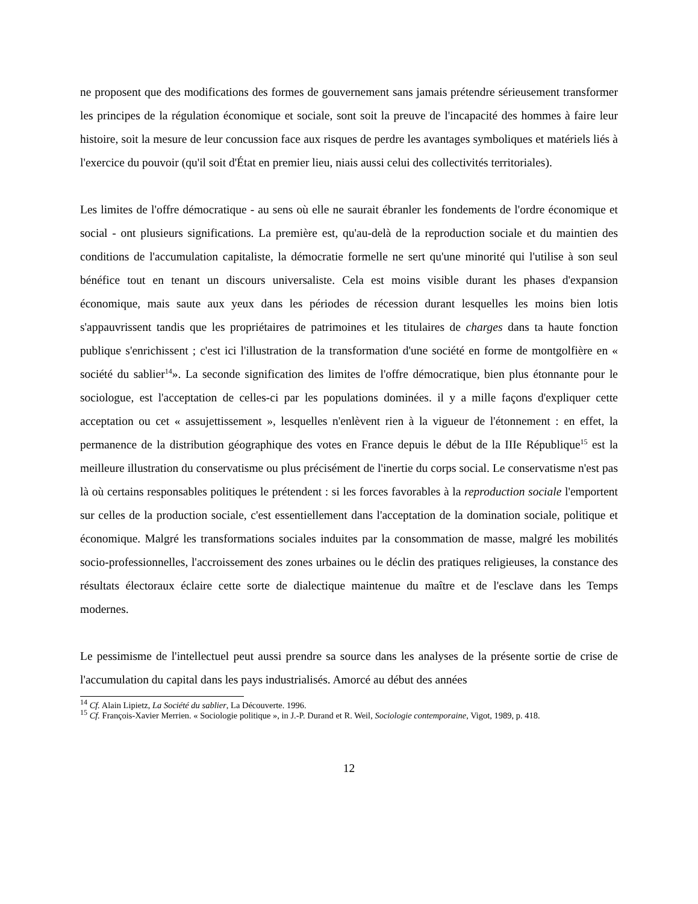ne proposent que des modifications des formes de gouvernement sans jamais prétendre sérieusement transformer les principes de la régulation économique et sociale, sont soit la preuve de l'incapacité des hommes à faire leur histoire, soit la mesure de leur concussion face aux risques de perdre les avantages symboliques et matériels liés à l'exercice du pouvoir (qu'il soit d'État en premier lieu, niais aussi celui des collectivités territoriales).
Les limites de l'offre démocratique - au sens où elle ne saurait ébranler les fondements de l'ordre économique et social - ont plusieurs significations. La première est, qu'au-delà de la reproduction sociale et du maintien des conditions de l'accumulation capitaliste, la démocratie formelle ne sert qu'une minorité qui l'utilise à son seul bénéfice tout en tenant un discours universaliste. Cela est moins visible durant les phases d'expansion économique, mais saute aux yeux dans les périodes de récession durant lesquelles les moins bien lotis s'appauvrissent tandis que les propriétaires de patrimoines et les titulaires de charges dans ta haute fonction publique s'enrichissent ; c'est ici l'illustration de la transformation d'une société en forme de montgolfière en « société du sablier<sup>14</sup>». La seconde signification des limites de l'offre démocratique, bien plus étonnante pour le sociologue, est l'acceptation de celles-ci par les populations dominées. il y a mille façons d'expliquer cette acceptation ou cet « assujettissement », lesquelles n'enlèvent rien à la vigueur de l'étonnement : en effet, la permanence de la distribution géographique des votes en France depuis le début de la IIIe République<sup>15</sup> est la meilleure illustration du conservatisme ou plus précisément de l'inertie du corps social. Le conservatisme n'est pas là où certains responsables politiques le prétendent : si les forces favorables à la reproduction sociale l'emportent sur celles de la production sociale, c'est essentiellement dans l'acceptation de la domination sociale, politique et économique. Malgré les transformations sociales induites par la consommation de masse, malgré les mobilités socio-professionnelles, l'accroissement des zones urbaines ou le déclin des pratiques religieuses, la constance des résultats électoraux éclaire cette sorte de dialectique maintenue du maître et de l'esclave dans les Temps modernes.
Le pessimisme de l'intellectuel peut aussi prendre sa source dans les analyses de la présente sortie de crise de l'accumulation du capital dans les pays industrialisés. Amorcé au début des années
<sup>14</sup> Cf. Alain Lipietz, La Société du sablier, La Découverte. 1996.
<sup>15</sup> Cf. François-Xavier Merrien. « Sociologie politique », in J.-P. Durand et R. Weil, Sociologie contemporaine, Vigot, 1989, p. 418.
12